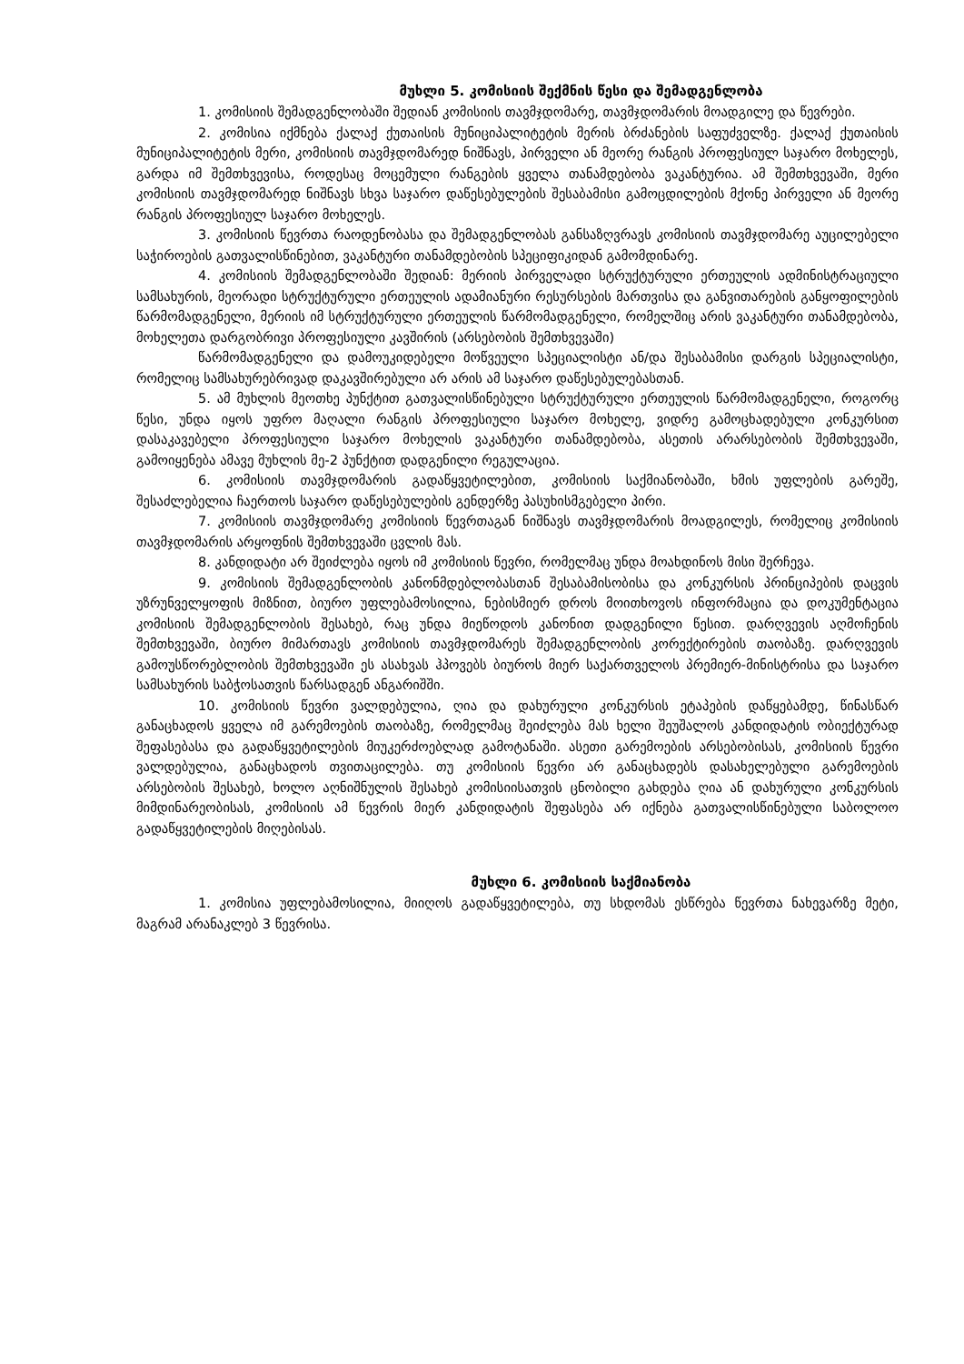მუხლი 5. კომისიის შექმნის წესი და შემადგენლობა
1. კომისიის შემადგენლობაში შედიან კომისიის თავმჯდომარე, თავმჯდომარის მოადგილე და წევრები.
2. კომისია იქმნება ქალაქ ქუთაისის მუნიციპალიტეტის მერის ბრძანების საფუძველზე. ქალაქ ქუთაისის მუნიციპალიტეტის მერი, კომისიის თავმჯდომარედ ნიშნავს, პირველი ან მეორე რანგის პროფესიულ საჯარო მოხელეს, გარდა იმ შემთხვევისა, როდესაც მოცემული რანგების ყველა თანამდებობა ვაკანტურია. ამ შემთხვევაში, მერი კომისიის თავმჯდომარედ ნიშნავს სხვა საჯარო დაწესებულების შესაბამისი გამოცდილების მქონე პირველი ან მეორე რანგის პროფესიულ საჯარო მოხელეს.
3. კომისიის წევრთა რაოდენობასა და შემადგენლობას განსაზღვრავს კომისიის თავმჯდომარე აუცილებელი საჭიროების გათვალისწინებით, ვაკანტური თანამდებობის სპეციფიკიდან გამომდინარე.
4. კომისიის შემადგენლობაში შედიან: მერიის პირველადი სტრუქტურული ერთეულის ადმინისტრაციული სამსახურის, მეორადი სტრუქტურული ერთეულის ადამიანური რესურსების მართვისა და განვითარების განყოფილების წარმომადგენელი, მერიის იმ სტრუქტურული ერთეულის წარმომადგენელი, რომელშიც არის ვაკანტური თანამდებობა, მოხელეთა დარგობრივი პროფესიული კავშირის (არსებობის შემთხვევაში)
წარმომადგენელი და დამოუკიდებელი მოწვეული სპეციალისტი ან/და შესაბამისი დარგის სპეციალისტი, რომელიც სამსახურებრივად დაკავშირებული არ არის ამ საჯარო დაწესებულებასთან.
5. ამ მუხლის მეოთხე პუნქტით გათვალისწინებული სტრუქტურული ერთეულის წარმომადგენელი, როგორც წესი, უნდა იყოს უფრო მაღალი რანგის პროფესიული საჯარო მოხელე, ვიდრე გამოცხადებული კონკურსით დასაკავებელი პროფესიული საჯარო მოხელის ვაკანტური თანამდებობა, ასეთის არარსებობის შემთხვევაში, გამოიყენება ამავე მუხლის მე-2 პუნქტით დადგენილი რეგულაცია.
6. კომისიის თავმჯდომარის გადაწყვეტილებით, კომისიის საქმიანობაში, ხმის უფლების გარეშე, შესაძლებელია ჩაერთოს საჯარო დაწესებულების გენდერზე პასუხისმგებელი პირი.
7. კომისიის თავმჯდომარე კომისიის წევრთაგან ნიშნავს თავმჯდომარის მოადგილეს, რომელიც კომისიის თავმჯდომარის არყოფნის შემთხვევაში ცვლის მას.
8. კანდიდატი არ შეიძლება იყოს იმ კომისიის წევრი, რომელმაც უნდა მოახდინოს მისი შერჩევა.
9. კომისიის შემადგენლობის კანონმდებლობასთან შესაბამისობისა და კონკურსის პრინციპების დაცვის უზრუნველყოფის მიზნით, ბიურო უფლებამოსილია, ნებისმიერ დროს მოითხოვოს ინფორმაცია და დოკუმენტაცია კომისიის შემადგენლობის შესახებ, რაც უნდა მიეწოდოს კანონით დადგენილი წესით. დარღვევის აღმოჩენის შემთხვევაში, ბიურო მიმართავს კომისიის თავმჯდომარეს შემადგენლობის კორექტირების თაობაზე. დარღვევის გამოუსწორებლობის შემთხვევაში ეს ასახვას ჰპოვებს ბიუროს მიერ საქართველოს პრემიერ-მინისტრისა და საჯარო სამსახურის საბჭოსათვის წარსადგენ ანგარიშში.
10. კომისიის წევრი ვალდებულია, ღია და დახურული კონკურსის ეტაპების დაწყებამდე, წინასწარ განაცხადოს ყველა იმ გარემოების თაობაზე, რომელმაც შეიძლება მას ხელი შეუშალოს კანდიდატის ობიექტურად შეფასებასა და გადაწყვეტილების მიუკერძოებლად გამოტანაში. ასეთი გარემოების არსებობისას, კომისიის წევრი ვალდებულია, განაცხადოს თვითაცილება. თუ კომისიის წევრი არ განაცხადებს დასახელებული გარემოების არსებობის შესახებ, ხოლო აღნიშნულის შესახებ კომისიისათვის ცნობილი გახდება ღია ან დახურული კონკურსის მიმდინარეობისას, კომისიის ამ წევრის მიერ კანდიდატის შეფასება არ იქნება გათვალისწინებული საბოლოო გადაწყვეტილების მიღებისას.
მუხლი 6. კომისიის საქმიანობა
1. კომისია უფლებამოსილია, მიიღოს გადაწყვეტილება, თუ სხდომას ესწრება წევრთა ნახევარზე მეტი, მაგრამ არანაკლებ 3 წევრისა.